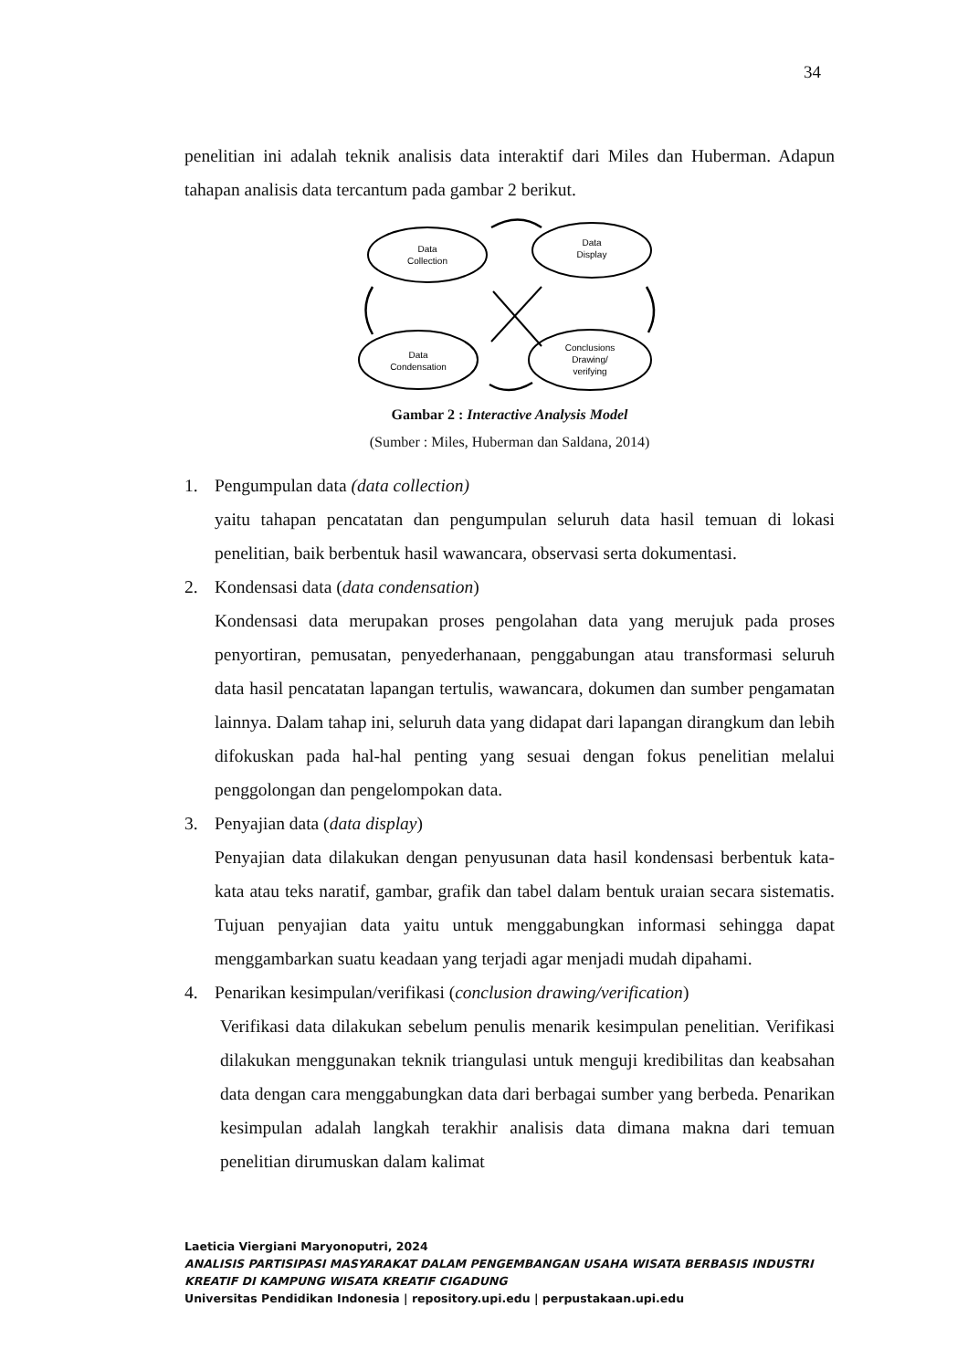34
penelitian ini adalah teknik analisis data interaktif dari Miles dan Huberman. Adapun tahapan analisis data tercantum pada gambar 2 berikut.
Data
Collection
Data
Display
Data
Condensation
Conclusions
Drawing/
verifying
Gambar 2 : Interactive Analysis Model
(Sumber : Miles, Huberman dan Saldana, 2014)
1. Pengumpulan data (data collection)
yaitu tahapan pencatatan dan pengumpulan seluruh data hasil temuan di lokasi penelitian, baik berbentuk hasil wawancara, observasi serta dokumentasi.
2. Kondensasi data (data condensation)
Kondensasi data merupakan proses pengolahan data yang merujuk pada proses penyortiran, pemusatan, penyederhanaan, penggabungan atau transformasi seluruh data hasil pencatatan lapangan tertulis, wawancara, dokumen dan sumber pengamatan lainnya. Dalam tahap ini, seluruh data yang didapat dari lapangan dirangkum dan lebih difokuskan pada hal-hal penting yang sesuai dengan fokus penelitian melalui penggolongan dan pengelompokan data.
3. Penyajian data (data display)
Penyajian data dilakukan dengan penyusunan data hasil kondensasi berbentuk kata-kata atau teks naratif, gambar, grafik dan tabel dalam bentuk uraian secara sistematis. Tujuan penyajian data yaitu untuk menggabungkan informasi sehingga dapat menggambarkan suatu keadaan yang terjadi agar menjadi mudah dipahami.
4. Penarikan kesimpulan/verifikasi (conclusion drawing/verification)
Verifikasi data dilakukan sebelum penulis menarik kesimpulan penelitian. Verifikasi dilakukan menggunakan teknik triangulasi untuk menguji kredibilitas dan keabsahan data dengan cara menggabungkan data dari berbagai sumber yang berbeda. Penarikan kesimpulan adalah langkah terakhir analisis data dimana makna dari temuan penelitian dirumuskan dalam kalimat
Laeticia Viergiani Maryonoputri, 2024
ANALISIS PARTISIPASI MASYARAKAT DALAM PENGEMBANGAN USAHA WISATA BERBASIS INDUSTRI KREATIF DI KAMPUNG WISATA KREATIF CIGADUNG
Universitas Pendidikan Indonesia | repository.upi.edu | perpustakaan.upi.edu